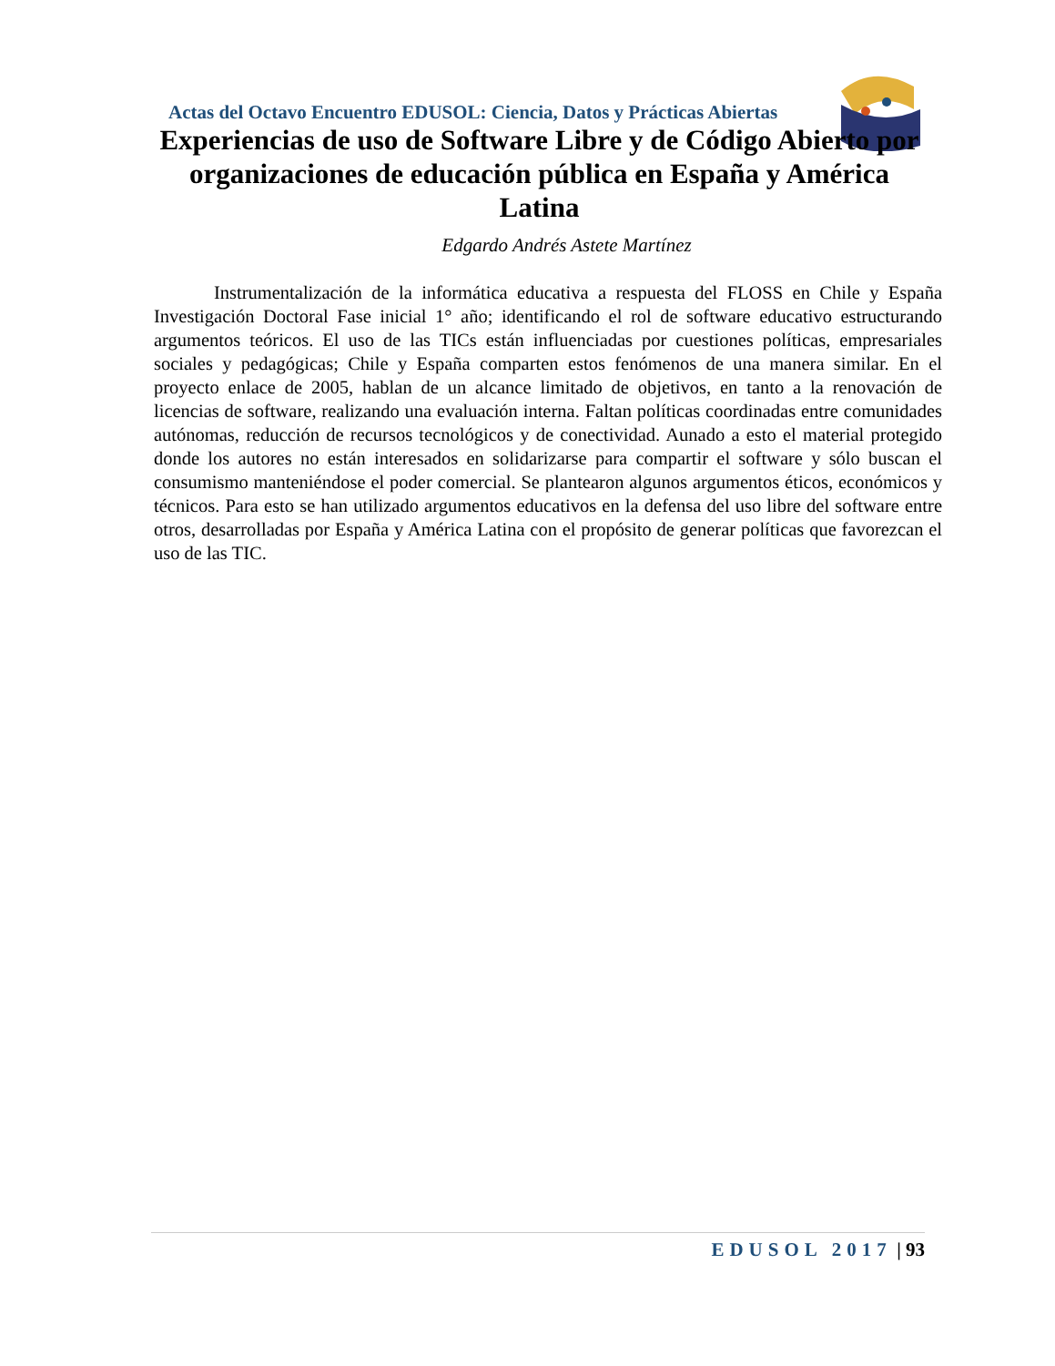Actas del Octavo Encuentro EDUSOL: Ciencia, Datos y Prácticas Abiertas
Experiencias de uso de Software Libre y de Código Abierto por organizaciones de educación pública en España y América Latina
Edgardo Andrés Astete Martínez
Instrumentalización de la informática educativa a respuesta del FLOSS en Chile y España Investigación Doctoral Fase inicial 1° año; identificando el rol de software educativo estructurando argumentos teóricos. El uso de las TICs están influenciadas por cuestiones políticas, empresariales sociales y pedagógicas; Chile y España comparten estos fenómenos de una manera similar. En el proyecto enlace de 2005, hablan de un alcance limitado de objetivos, en tanto a la renovación de licencias de software, realizando una evaluación interna. Faltan políticas coordinadas entre comunidades autónomas, reducción de recursos tecnológicos y de conectividad. Aunado a esto el material protegido donde los autores no están interesados en solidarizarse para compartir el software y sólo buscan el consumismo manteniéndose el poder comercial. Se plantearon algunos argumentos éticos, económicos y técnicos. Para esto se han utilizado argumentos educativos en la defensa del uso libre del software entre otros, desarrolladas por España y América Latina con el propósito de generar políticas que favorezcan el uso de las TIC.
EDUSOL 2017 | 93